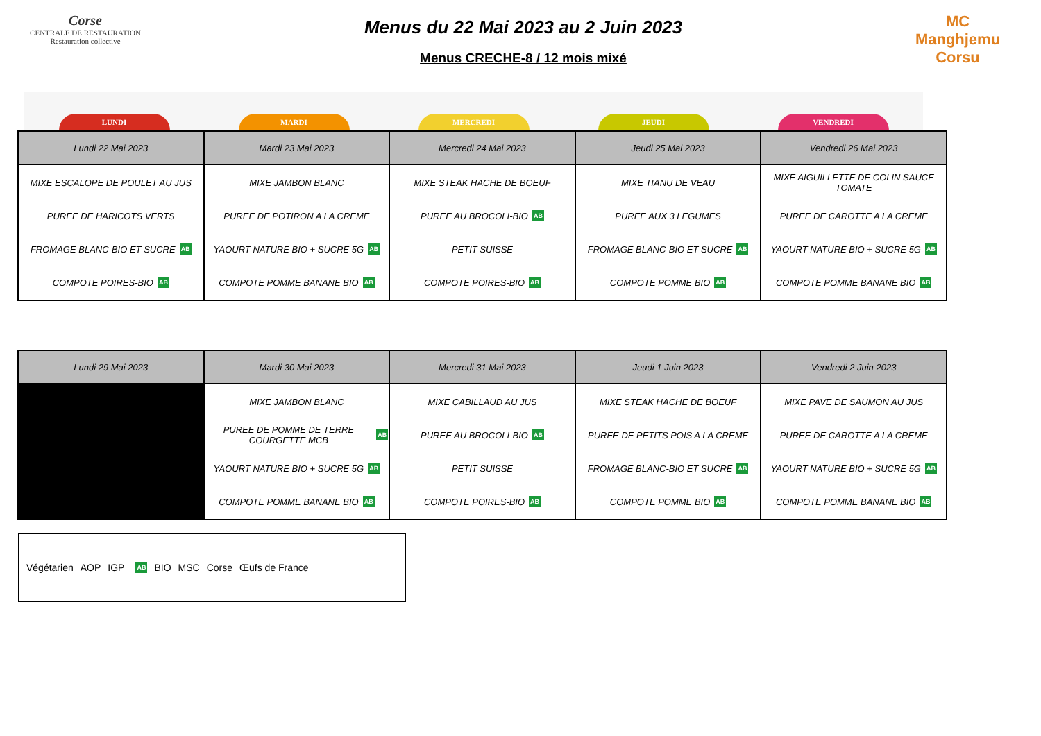Corse
CENTRALE DE RESTAURATION
Restauration collective
Menus du 22 Mai 2023 au 2 Juin 2023
Menus CRECHE-8 / 12 mois mixé
MC
Manghjemu Corsu
LUNDI MARDI MERCREDI JEUDI VENDREDI
| Lundi 22 Mai 2023 | Mardi 23 Mai 2023 | Mercredi 24 Mai 2023 | Jeudi 25 Mai 2023 | Vendredi 26 Mai 2023 |
| --- | --- | --- | --- | --- |
| MIXE ESCALOPE DE POULET AU JUS PUREE DE HARICOTS VERTS FROMAGE BLANC-BIO ET SUCRE AB COMPOTE POIRES-BIO AB | MIXE JAMBON BLANC PUREE DE POTIRON A LA CREME YAOURT NATURE BIO + SUCRE 5G AB COMPOTE POMME BANANE BIO AB | MIXE STEAK HACHE DE BOEUF PUREE AU BROCOLI-BIO AB PETIT SUISSE COMPOTE POIRES-BIO AB | MIXE TIANU DE VEAU PUREE AUX 3 LEGUMES FROMAGE BLANC-BIO ET SUCRE AB COMPOTE POMME BIO AB | MIXE AIGUILLETTE DE COLIN SAUCE TOMATE PUREE DE CAROTTE A LA CREME YAOURT NATURE BIO + SUCRE 5G AB COMPOTE POMME BANANE BIO AB |
| Lundi 29 Mai 2023 | Mardi 30 Mai 2023 | Mercredi 31 Mai 2023 | Jeudi 1 Juin 2023 | Vendredi 2 Juin 2023 |
| --- | --- | --- | --- | --- |
| | MIXE JAMBON BLANC PUREE DE POMME DE TERRE COURGETTE MCB AB YAOURT NATURE BIO + SUCRE 5G AB COMPOTE POMME BANANE BIO AB | MIXE CABILLAUD AU JUS PUREE AU BROCOLI-BIO AB PETIT SUISSE COMPOTE POIRES-BIO AB | MIXE STEAK HACHE DE BOEUF PUREE DE PETITS POIS A LA CREME FROMAGE BLANC-BIO ET SUCRE AB COMPOTE POMME BIO AB | MIXE PAVE DE SAUMON AU JUS PUREE DE CAROTTE A LA CREME YAOURT NATURE BIO + SUCRE 5G AB COMPOTE POMME BANANE BIO AB |
Végétarien AOP IGP AB BIO MSC Corse Œufs de France